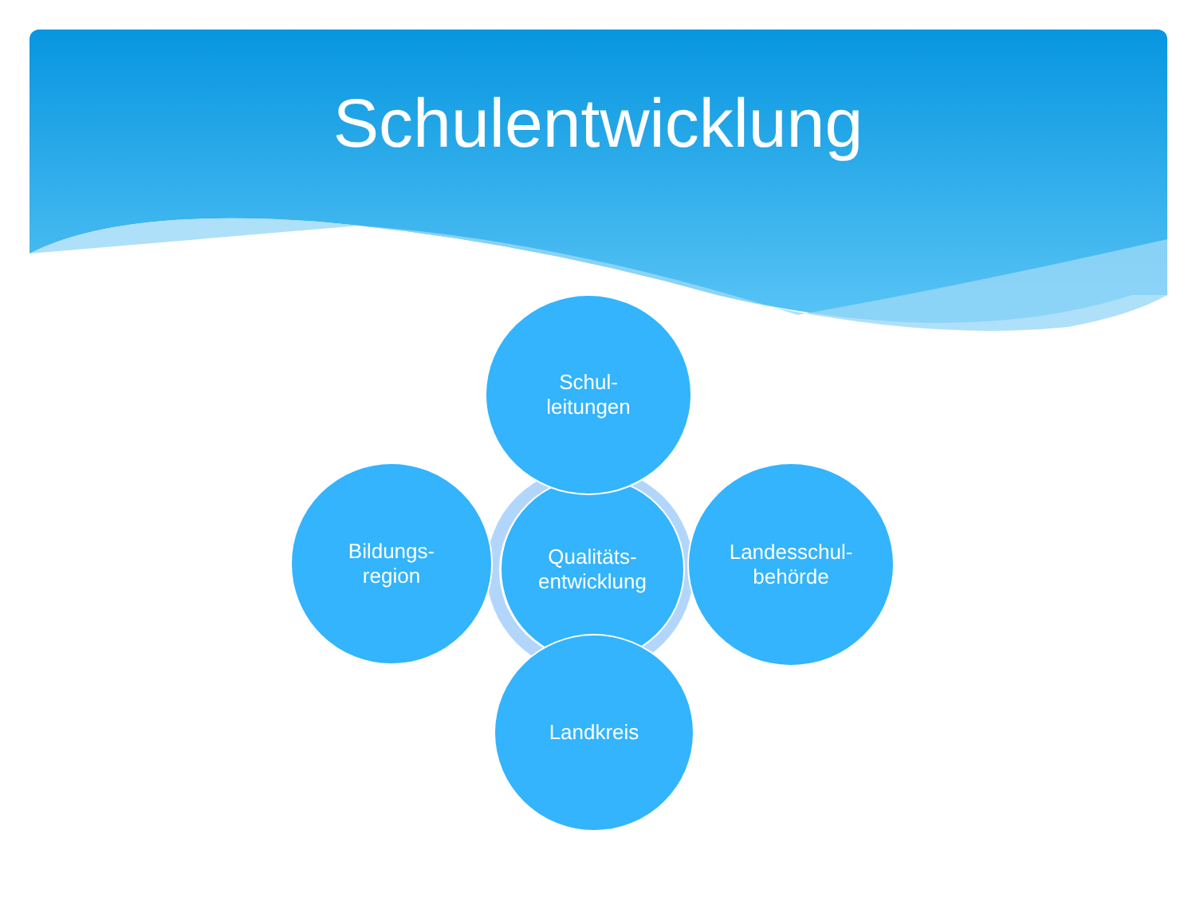Schulentwicklung
Qualitäts-
entwicklung
Schul-
leitungen
Bildungs-
region
Landesschul-
behörde
Landkreis